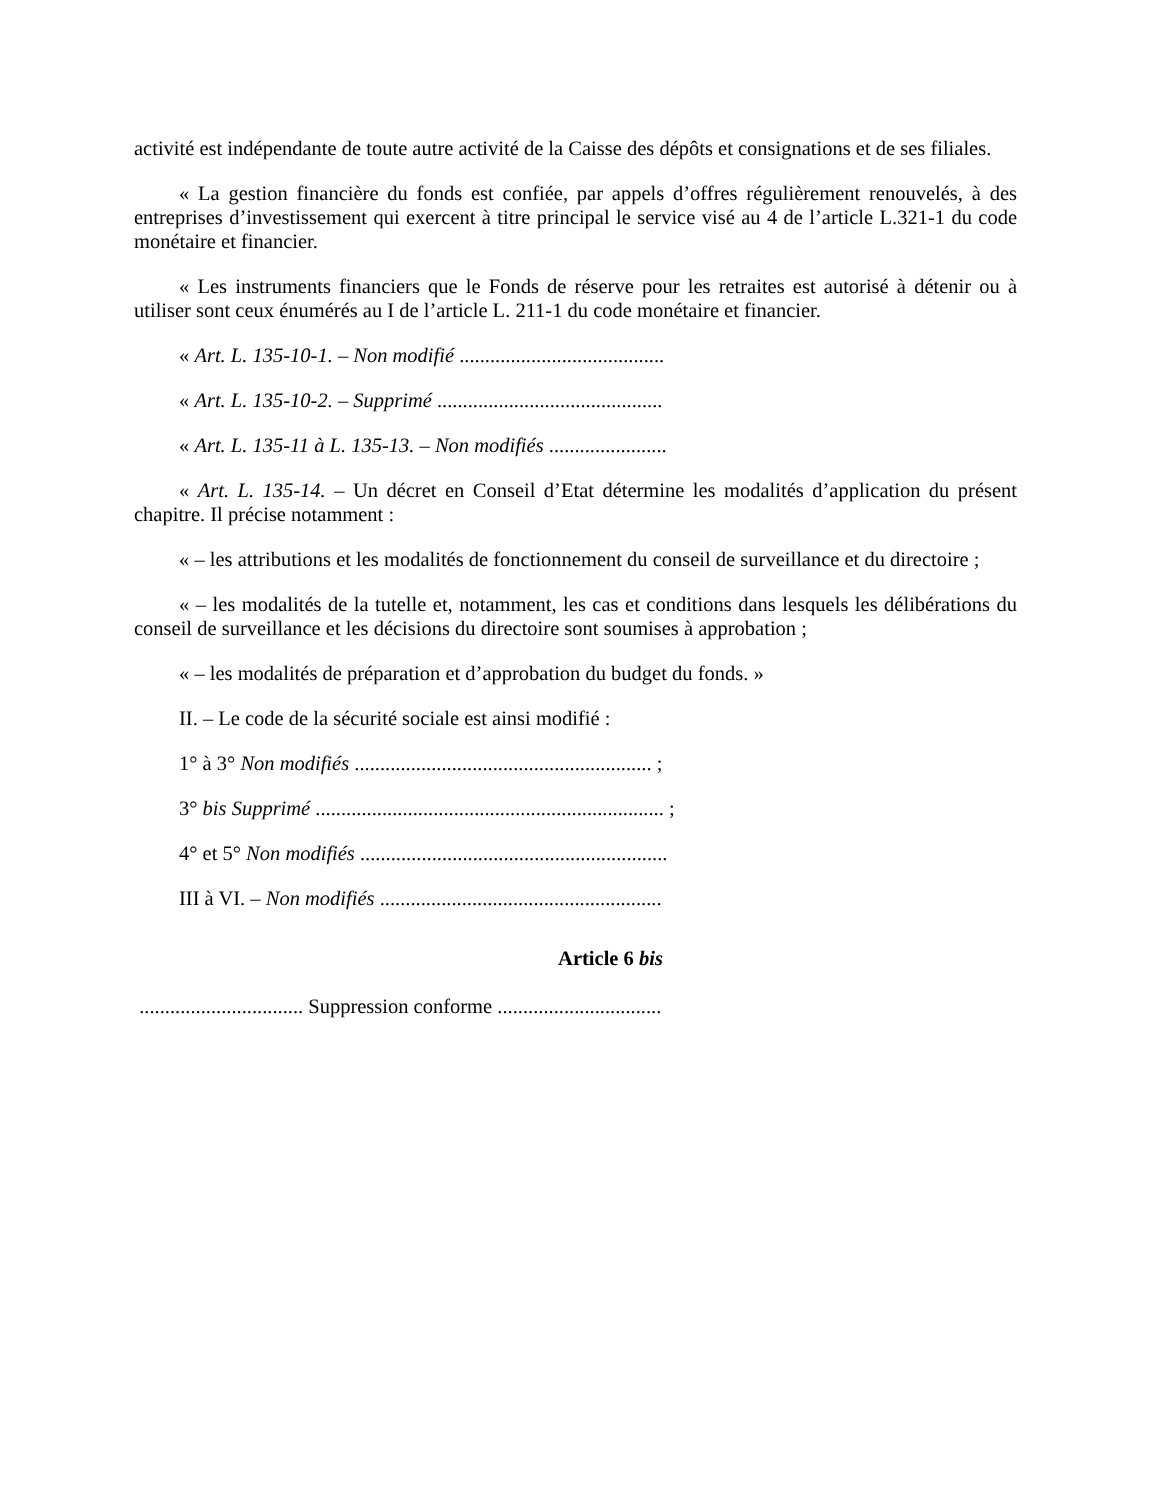activité est indépendante de toute autre activité de la Caisse des dépôts et consignations et de ses filiales.
« La gestion financière du fonds est confiée, par appels d’offres régulièrement renouvelés, à des entreprises d’investissement qui exercent à titre principal le service visé au 4 de l’article L.321-1 du code monétaire et financier.
« Les instruments financiers que le Fonds de réserve pour les retraites est autorisé à détenir ou à utiliser sont ceux énumérés au I de l’article L. 211-1 du code monétaire et financier.
« Art. L. 135-10-1. – Non modifié ........................................
« Art. L. 135-10-2. – Supprimé ............................................
« Art. L. 135-11 à L. 135-13. – Non modifiés .......................
« Art. L. 135-14. – Un décret en Conseil d’Etat détermine les modalités d’application du présent chapitre. Il précise notamment :
« – les attributions et les modalités de fonctionnement du conseil de surveillance et du directoire ;
« – les modalités de la tutelle et, notamment, les cas et conditions dans lesquels les délibérations du conseil de surveillance et les décisions du directoire sont soumises à approbation ;
« – les modalités de préparation et d’approbation du budget du fonds. »
II. – Le code de la sécurité sociale est ainsi modifié :
1° à 3° Non modifiés .......................................................... ;
3° bis Supprimé .................................................................... ;
4° et 5° Non modifiés ............................................................
III à VI. – Non modifiés .......................................................
Article 6 bis
................................ Suppression conforme ................................